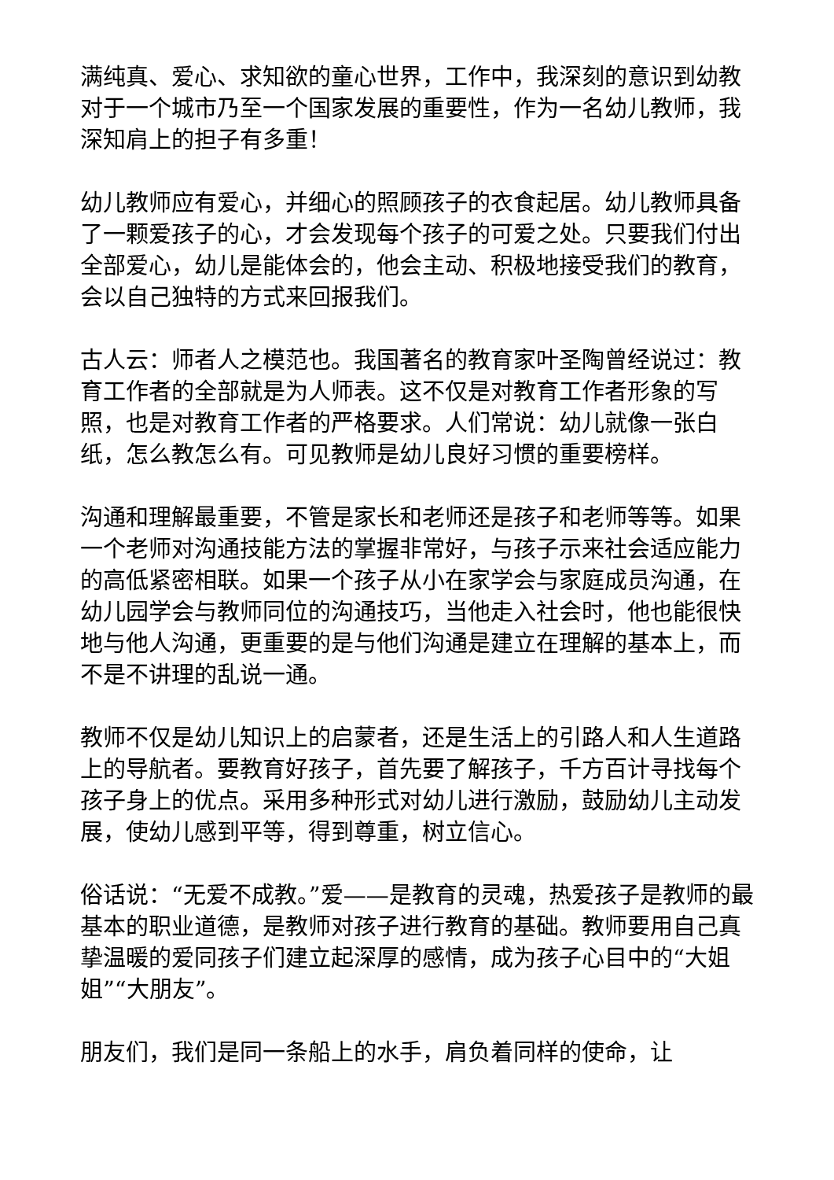满纯真、爱心、求知欲的童心世界，工作中，我深刻的意识到幼教对于一个城市乃至一个国家发展的重要性，作为一名幼儿教师，我深知肩上的担子有多重！
幼儿教师应有爱心，并细心的照顾孩子的衣食起居。幼儿教师具备了一颗爱孩子的心，才会发现每个孩子的可爱之处。只要我们付出全部爱心，幼儿是能体会的，他会主动、积极地接受我们的教育，会以自己独特的方式来回报我们。
古人云：师者人之模范也。我国著名的教育家叶圣陶曾经说过：教育工作者的全部就是为人师表。这不仅是对教育工作者形象的写照，也是对教育工作者的严格要求。人们常说：幼儿就像一张白纸，怎么教怎么有。可见教师是幼儿良好习惯的重要榜样。
沟通和理解最重要，不管是家长和老师还是孩子和老师等等。如果一个老师对沟通技能方法的掌握非常好，与孩子示来社会适应能力的高低紧密相联。如果一个孩子从小在家学会与家庭成员沟通，在幼儿园学会与教师同位的沟通技巧，当他走入社会时，他也能很快地与他人沟通，更重要的是与他们沟通是建立在理解的基本上，而不是不讲理的乱说一通。
教师不仅是幼儿知识上的启蒙者，还是生活上的引路人和人生道路上的导航者。要教育好孩子，首先要了解孩子，千方百计寻找每个孩子身上的优点。采用多种形式对幼儿进行激励，鼓励幼儿主动发展，使幼儿感到平等，得到尊重，树立信心。
俗话说：“无爱不成教。”爱——是教育的灵魂，热爱孩子是教师的最基本的职业道德，是教师对孩子进行教育的基础。教师要用自己真挚温暖的爱同孩子们建立起深厚的感情，成为孩子心目中的“大姐姐”“大朋友”。
朋友们，我们是同一条船上的水手，肩负着同样的使命，让